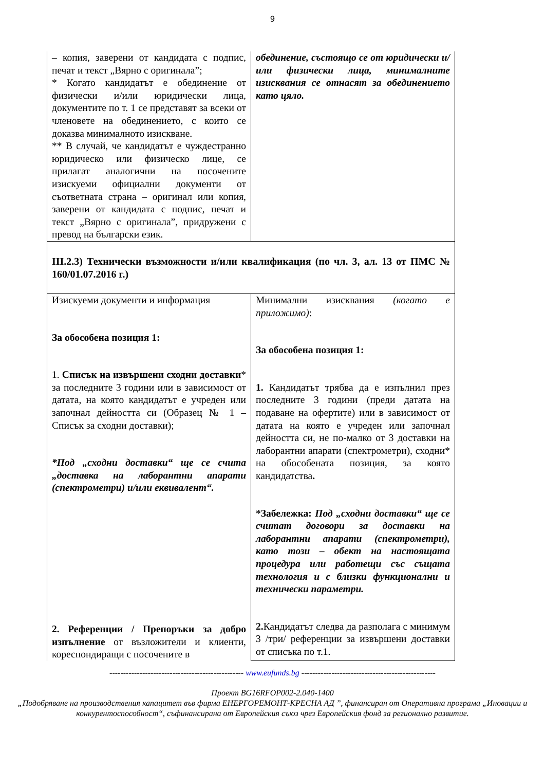9
| – копия, заверени от кандидата с подпис, печат и текст „Вярно с оригинала”; * Когато кандидатът е обединение от физически и/или юридически лица, документите по т. 1 се представят за всеки от членовете на обединението, с които се доказва минималното изискване. ** В случай, че кандидатът е чуждестранно юридическо или физическо лице, се прилагат аналогични на посочените изискуеми официални документи от съответната страна – оригинал или копия, заверени от кандидата с подпис, печат и текст „Вярно с оригинала”, придружени с превод на български език. | обединение, състоящо се от юридически и/или физически лица, минималните изисквания се отнасят за обединението като цяло. |
| III.2.3) Технически възможности и/или квалификация (по чл. 3, ал. 13 от ПМС № 160/01.07.2016 г.) | |
| Изискуеми документи и информация За обособена позиция 1: 1. Списък на извършени сходни доставки * за последните 3 години или в зависимост от датата, на която кандидатът е учреден или започнал дейността си (Образец № 1 – Списък за сходни доставки); *Под „сходни доставки“ ще се счита „доставка на лаборантни апарати (спектрометри) и/или еквивалент“. 2. Референции / Препоръки за добро изпълнение от възложители и клиенти, кореспондиращи с посочените в | Минимални изисквания (когато е приложимо) : За обособена позиция 1: 1. Кандидатът трябва да е изпълнил през последните 3 години (преди датата на подаване на офертите) или в зависимост от датата на която е учреден или започнал дейността си, не по-малко от 3 доставки на лаборантни апарати (спектрометри), сходни* на обособената позиция, за която кандидатства . *Забележка: Под „сходни доставки“ ще се считат договори за доставки на лаборантни апарати (спектрометри), като този – обект на настоящата процедура или работещи със същата технология и с близки функционални и технически параметри. 2. Кандидатът следва да разполага с минимум 3 /три/ референции за извършени доставки от списъка по т.1. |
------------------------------------------------- www.eufunds.bg -------------------------------------------------
Проект BG16RFOP002-2.040-1400
„Подобряване на производствения капацитет във фирма ЕНЕРГОРЕМОНТ-КРЕСНА АД ”, финансиран от Оперативна програма „Иновации и конкурентоспособност“, съфинансирана от Европейския съюз чрез Европейския фонд за регионално развитие.